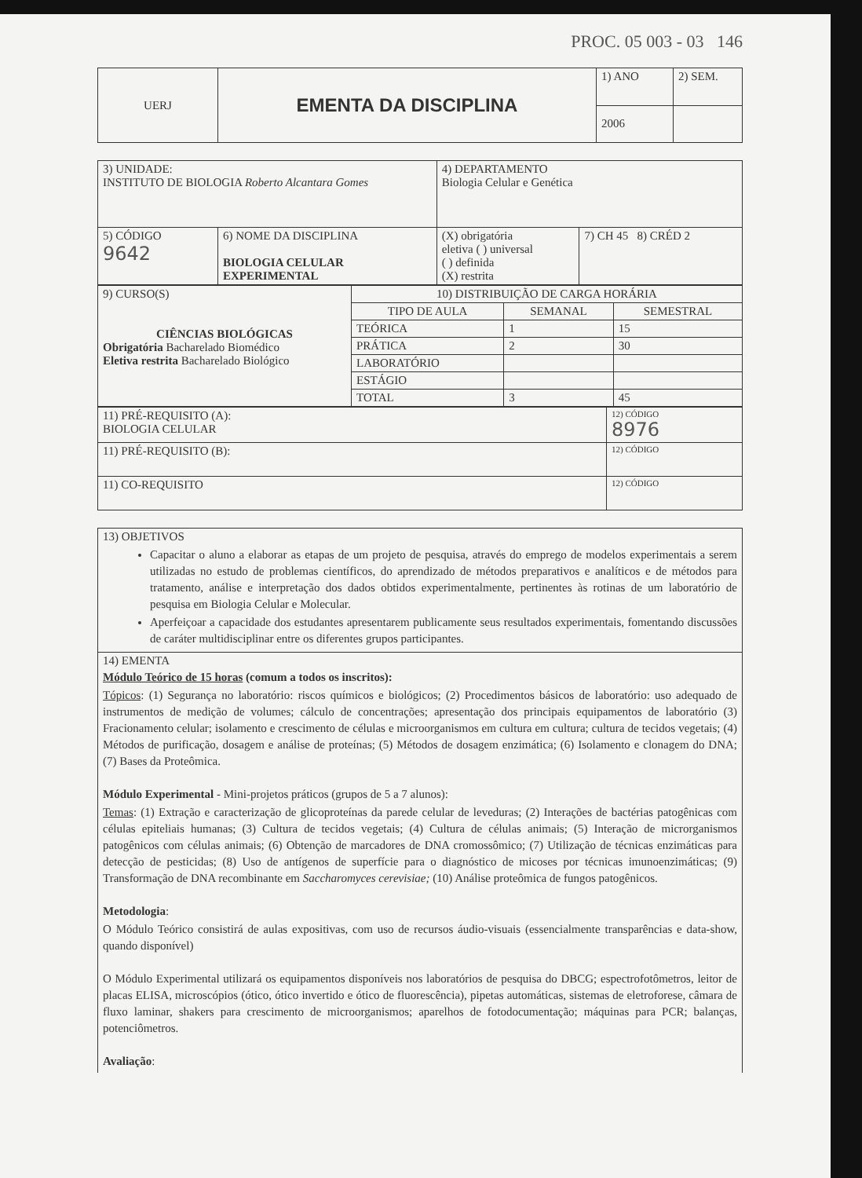PROC. 05 003 - 03 146
| UERJ | EMENTA DA DISCIPLINA | 1) ANO | 2) SEM. |
| | | 2006 | |
| 3) UNIDADE: INSTITUTO DE BIOLOGIA Roberto Alcantara Gomes | | 4) DEPARTAMENTO Biologia Celular e Genética | | |
| 5) CÓDIGO 9642 | 6) NOME DA DISCIPLINA BIOLOGIA CELULAR EXPERIMENTAL | | (X) obrigatória eletiva ( ) universal ( ) definida (X) restrita | 7) CH 45 8) CRÉD 2 |
| 9) CURSO(S) CIÊNCIAS BIOLÓGICAS Obrigatória Bacharelado Biomédico Eletiva restrita Bacharelado Biológico | 10) DISTRIBUIÇÃO DE CARGA HORÁRIA | | |
| | TIPO DE AULA | SEMANAL | SEMESTRAL |
| | TEÓRICA | 1 | 15 |
| | PRÁTICA | 2 | 30 |
| | LABORATÓRIO | | |
| | ESTÁGIO | | |
| | TOTAL | 3 | 45 |
| 11) PRÉ-REQUISITO (A): BIOLOGIA CELULAR | 12) CÓDIGO 8976 |
| 11) PRÉ-REQUISITO (B): | 12) CÓDIGO |
| 11) CO-REQUISITO | 12) CÓDIGO |
| 13) OBJETIVOS Capacitar o aluno a elaborar as etapas de um projeto de pesquisa, através do emprego de modelos experimentais a serem utilizadas no estudo de problemas científicos, do aprendizado de métodos preparativos e analíticos e de métodos para tratamento, análise e interpretação dos dados obtidos experimentalmente, pertinentes às rotinas de um laboratório de pesquisa em Biologia Celular e Molecular. Aperfeiçoar a capacidade dos estudantes apresentarem publicamente seus resultados experimentais, fomentando discussões de caráter multidisciplinar entre os diferentes grupos participantes. |
| 14) EMENTA Módulo Teórico de 15 horas (comum a todos os inscritos): Tópicos : (1) Segurança no laboratório: riscos químicos e biológicos; (2) Procedimentos básicos de laboratório: uso adequado de instrumentos de medição de volumes; cálculo de concentrações; apresentação dos principais equipamentos de laboratório (3) Fracionamento celular; isolamento e crescimento de células e microorganismos em cultura em cultura; cultura de tecidos vegetais; (4) Métodos de purificação, dosagem e análise de proteínas; (5) Métodos de dosagem enzimática; (6) Isolamento e clonagem do DNA; (7) Bases da Proteômica. Módulo Experimental - Mini-projetos práticos (grupos de 5 a 7 alunos): Temas : (1) Extração e caracterização de glicoproteínas da parede celular de leveduras; (2) Interações de bactérias patogênicas com células epiteliais humanas; (3) Cultura de tecidos vegetais; (4) Cultura de células animais; (5) Interação de microrganismos patogênicos com células animais; (6) Obtenção de marcadores de DNA cromossômico; (7) Utilização de técnicas enzimáticas para detecção de pesticidas; (8) Uso de antígenos de superfície para o diagnóstico de micoses por técnicas imunoenzimáticas; (9) Transformação de DNA recombinante em Saccharomyces cerevisiae; (10) Análise proteômica de fungos patogênicos. Metodologia : O Módulo Teórico consistirá de aulas expositivas, com uso de recursos áudio-visuais (essencialmente transparências e data-show, quando disponível) O Módulo Experimental utilizará os equipamentos disponíveis nos laboratórios de pesquisa do DBCG; espectrofotômetros, leitor de placas ELISA, microscópios (ótico, ótico invertido e ótico de fluorescência), pipetas automáticas, sistemas de eletroforese, câmara de fluxo laminar, shakers para crescimento de microorganismos; aparelhos de fotodocumentação; máquinas para PCR; balanças, potenciômetros. Avaliação : |